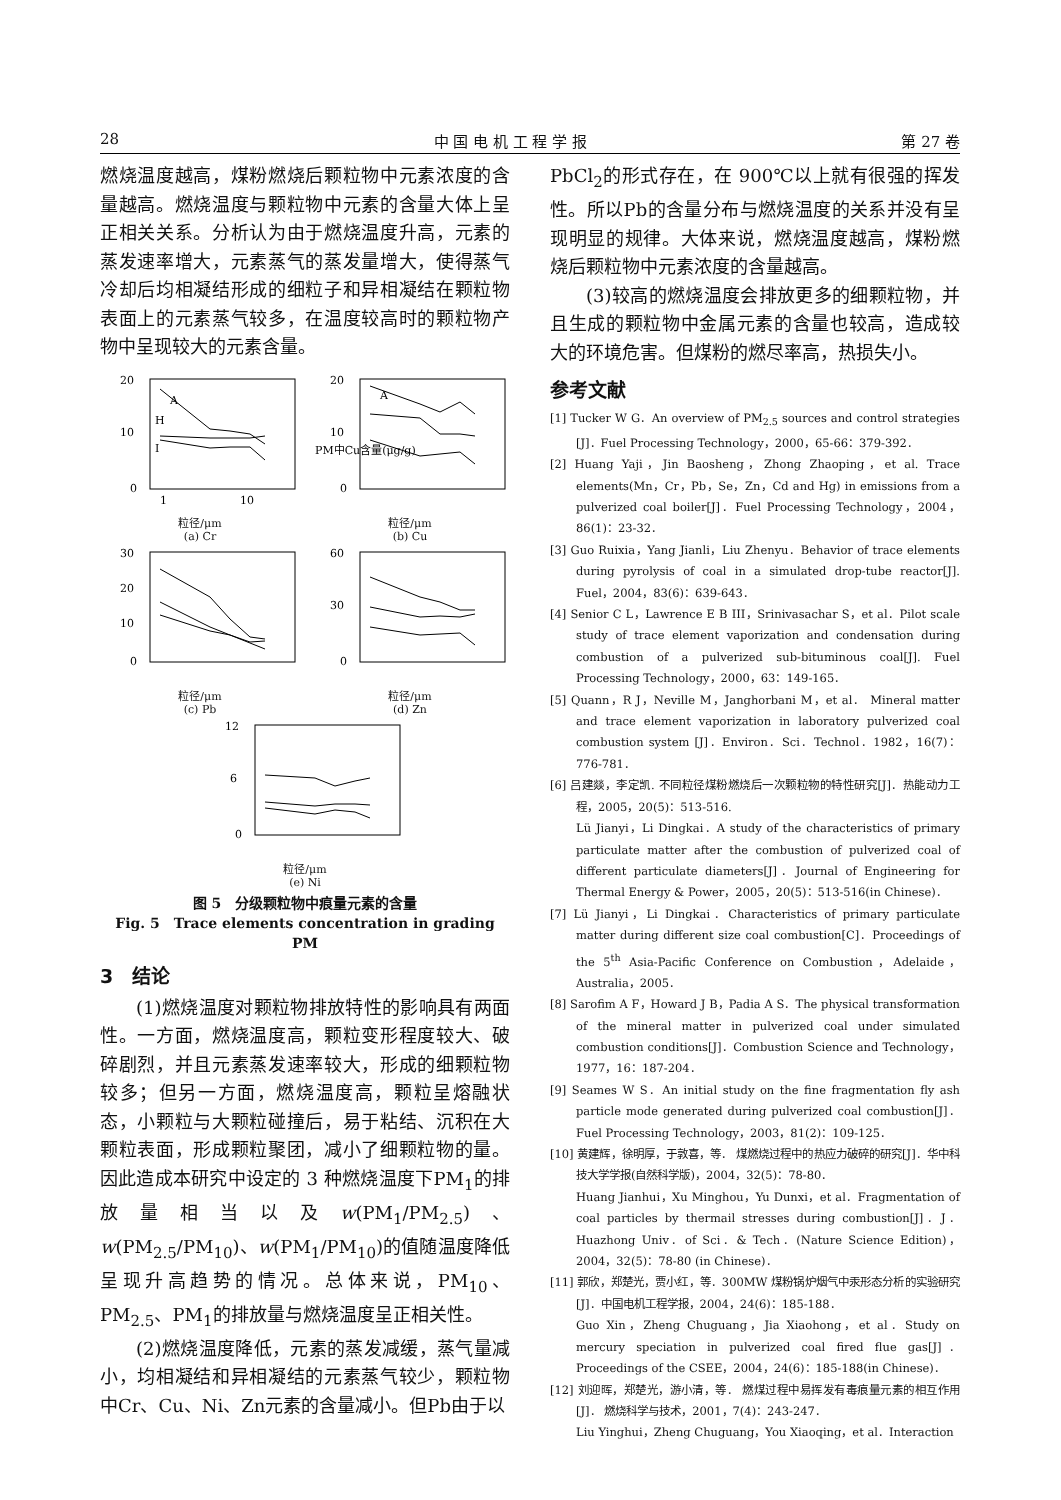28 中 国 电 机 工 程 学 报 第 27 卷
燃烧温度越高，煤粉燃烧后颗粒物中元素浓度的含量越高。燃烧温度与颗粒物中元素的含量大体上呈正相关关系。分析认为由于燃烧温度升高，元素的蒸发速率增大，元素蒸气的蒸发量增大，使得蒸气冷却后均相凝结形成的细粒子和异相凝结在颗粒物表面上的元素蒸气较多，在温度较高时的颗粒物产物中呈现较大的元素含量。
20
10
0
A
H
I
1
10
粒径/μm
(a) Cr
20
10
0
A
PM中Cu含量(μg/g)
粒径/μm
(b) Cu
30
20
10
0
粒径/μm
(c) Pb
60
30
0
粒径/μm
(d) Zn
12
6
0
粒径/μm
(e) Ni
图 5　分级颗粒物中痕量元素的含量
Fig. 5　Trace elements concentration in grading PM
3　结论
(1)燃烧温度对颗粒物排放特性的影响具有两面性。一方面，燃烧温度高，颗粒变形程度较大、破碎剧烈，并且元素蒸发速率较大，形成的细颗粒物较多；但另一方面，燃烧温度高，颗粒呈熔融状态，小颗粒与大颗粒碰撞后，易于粘结、沉积在大颗粒表面，形成颗粒聚团，减小了细颗粒物的量。因此造成本研究中设定的 3 种燃烧温度下PM<sub>1</sub>的排放量相当以及w(PM<sub>1</sub>/PM<sub>2.5</sub>)、w(PM<sub>2.5</sub>/PM<sub>10</sub>)、w(PM<sub>1</sub>/PM<sub>10</sub>)的值随温度降低呈现升高趋势的情况。总体来说，PM<sub>10</sub>、PM<sub>2.5</sub>、PM<sub>1</sub>的排放量与燃烧温度呈正相关性。
(2)燃烧温度降低，元素的蒸发减缓，蒸气量减小，均相凝结和异相凝结的元素蒸气较少，颗粒物中Cr、Cu、Ni、Zn元素的含量减小。但Pb由于以
PbCl<sub>2</sub>的形式存在，在 900℃以上就有很强的挥发性。所以Pb的含量分布与燃烧温度的关系并没有呈现明显的规律。大体来说，燃烧温度越高，煤粉燃烧后颗粒物中元素浓度的含量越高。
(3)较高的燃烧温度会排放更多的细颗粒物，并且生成的颗粒物中金属元素的含量也较高，造成较大的环境危害。但煤粉的燃尽率高，热损失小。
参考文献
[1] Tucker W G．An overview of PM<sub>2.5</sub> sources and control strategies [J]．Fuel Processing Technology，2000，65-66：379-392．
[2] Huang Yaji，Jin Baosheng，Zhong Zhaoping，et al. Trace elements(Mn，Cr，Pb，Se，Zn，Cd and Hg) in emissions from a pulverized coal boiler[J]．Fuel Processing Technology，2004，86(1)：23-32．
[3] Guo Ruixia，Yang Jianli，Liu Zhenyu．Behavior of trace elements during pyrolysis of coal in a simulated drop-tube reactor[J]. Fuel，2004，83(6)：639-643．
[4] Senior C L，Lawrence E B III，Srinivasachar S，et al．Pilot scale study of trace element vaporization and condensation during combustion of a pulverized sub-bituminous coal[J]. Fuel Processing Technology，2000，63：149-165．
[5] Quann，R J，Neville M，Janghorbani M，et al． Mineral matter and trace element vaporization in laboratory pulverized coal combustion system [J]．Environ．Sci．Technol．1982，16(7)：776-781．
[6] 吕建燚，李定凯. 不同粒径煤粉燃烧后一次颗粒物的特性研究[J]．热能动力工程，2005，20(5)：513-516.
Lü Jianyi，Li Dingkai．A study of the characteristics of primary particulate matter after the combustion of pulverized coal of different particulate diameters[J]．Journal of Engineering for Thermal Energy & Power，2005，20(5)：513-516(in Chinese)．
[7] Lü Jianyi，Li Dingkai．Characteristics of primary particulate matter during different size coal combustion[C]．Proceedings of the 5<sup>th</sup> Asia-Pacific Conference on Combustion，Adelaide，Australia，2005．
[8] Sarofim A F，Howard J B，Padia A S．The physical transformation of the mineral matter in pulverized coal under simulated combustion conditions[J]．Combustion Science and Technology，1977，16：187-204．
[9] Seames W S．An initial study on the fine fragmentation fly ash particle mode generated during pulverized coal combustion[J]．Fuel Processing Technology，2003，81(2)：109-125．
[10] 黄建辉，徐明厚，于敦喜，等． 煤燃烧过程中的热应力破碎的研究[J]．华中科技大学学报(自然科学版)，2004，32(5)：78-80．
Huang Jianhui，Xu Minghou，Yu Dunxi，et al．Fragmentation of coal particles by thermail stresses during combustion[J]．J．Huazhong Univ．of Sci．& Tech．(Nature Science Edition)，2004，32(5)：78-80 (in Chinese)．
[11] 郭欣，郑楚光，贾小红，等．300MW 煤粉锅炉烟气中汞形态分析的实验研究[J]．中国电机工程学报，2004，24(6)：185-188．
Guo Xin，Zheng Chuguang，Jia Xiaohong，et al．Study on mercury speciation in pulverized coal fired flue gas[J]． Proceedings of the CSEE，2004，24(6)：185-188(in Chinese)．
[12] 刘迎晖，郑楚光，游小清，等． 燃煤过程中易挥发有毒痕量元素的相互作用[J]． 燃烧科学与技术，2001，7(4)：243-247．
Liu Yinghui，Zheng Chuguang，You Xiaoqing，et al．Interaction